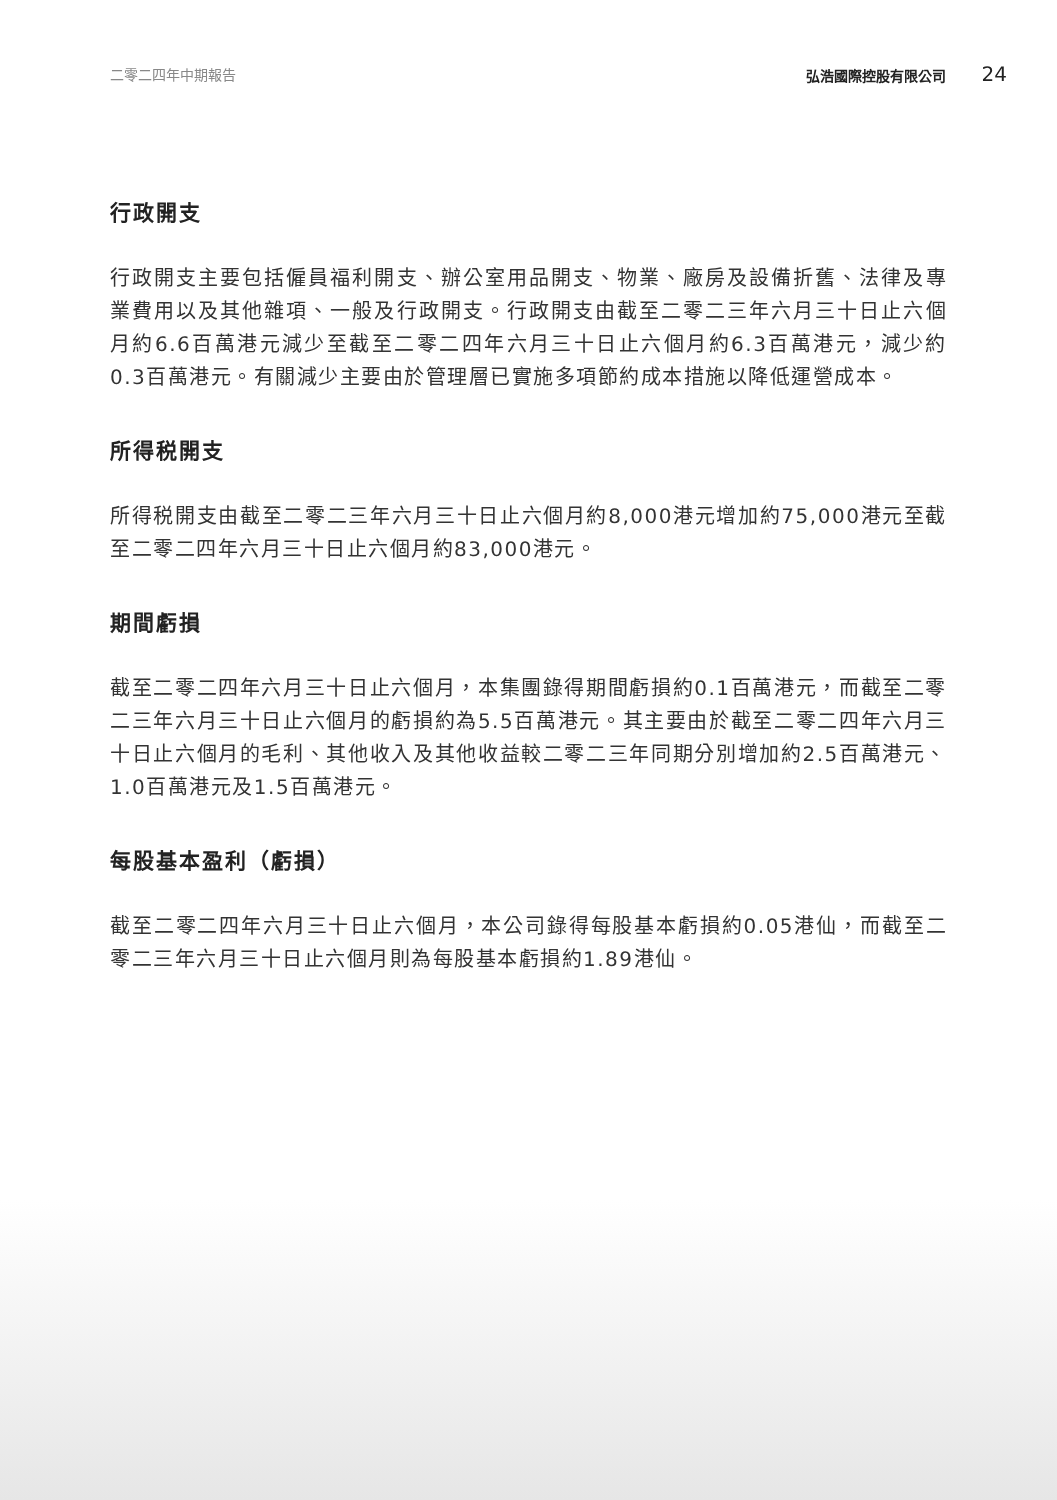二零二四年中期報告 弘浩國際控股有限公司 24
行政開支
行政開支主要包括僱員福利開支、辦公室用品開支、物業、廠房及設備折舊、法律及專業費用以及其他雜項、一般及行政開支。行政開支由截至二零二三年六月三十日止六個月約6.6百萬港元減少至截至二零二四年六月三十日止六個月約6.3百萬港元，減少約0.3百萬港元。有關減少主要由於管理層已實施多項節約成本措施以降低運營成本。
所得税開支
所得税開支由截至二零二三年六月三十日止六個月約8,000港元增加約75,000港元至截至二零二四年六月三十日止六個月約83,000港元。
期間虧損
截至二零二四年六月三十日止六個月，本集團錄得期間虧損約0.1百萬港元，而截至二零二三年六月三十日止六個月的虧損約為5.5百萬港元。其主要由於截至二零二四年六月三十日止六個月的毛利、其他收入及其他收益較二零二三年同期分別增加約2.5百萬港元、1.0百萬港元及1.5百萬港元。
每股基本盈利（虧損）
截至二零二四年六月三十日止六個月，本公司錄得每股基本虧損約0.05港仙，而截至二零二三年六月三十日止六個月則為每股基本虧損約1.89港仙。